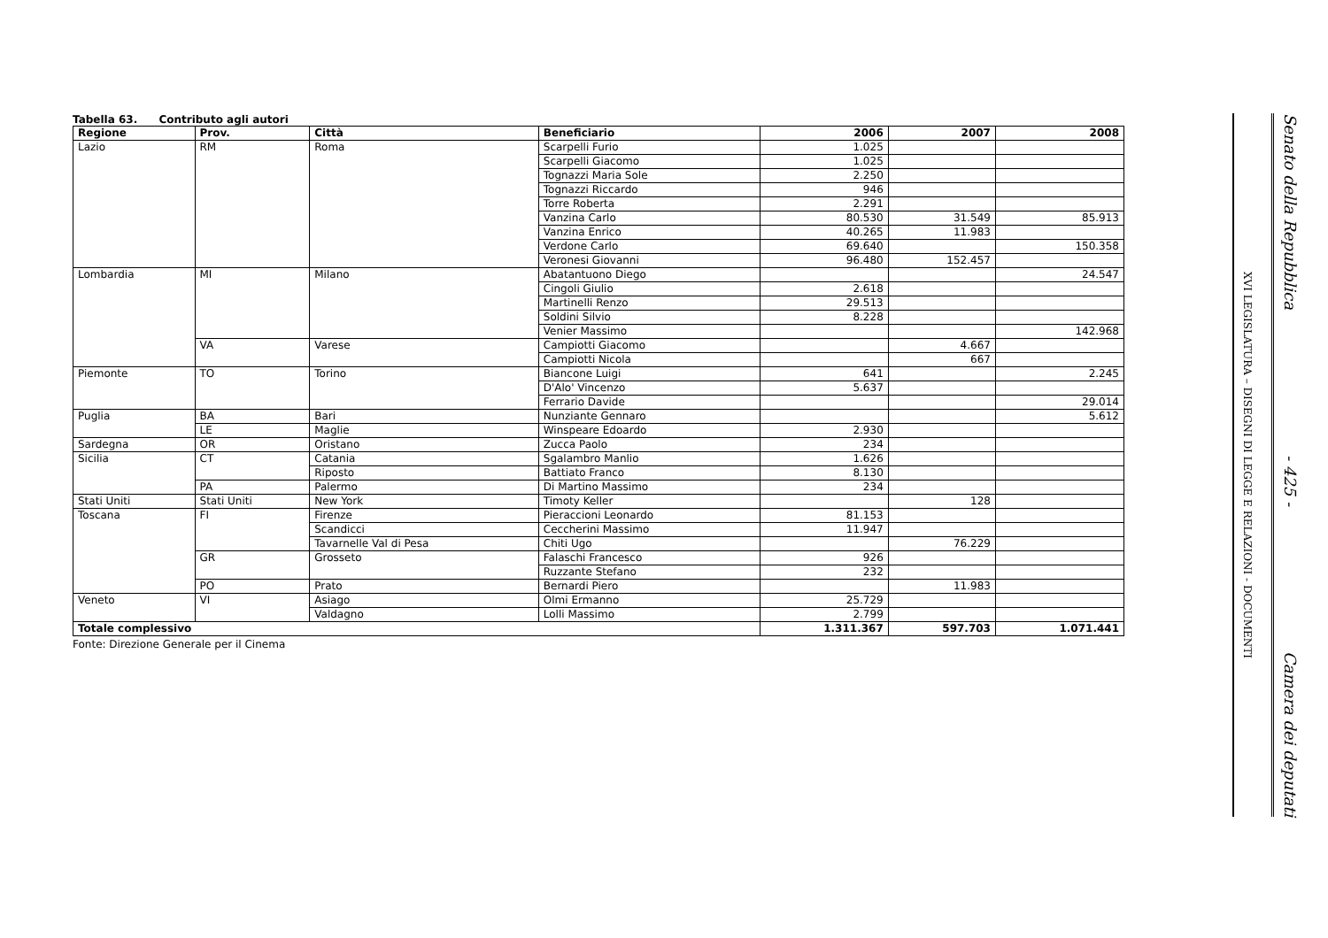Tabella 63. Contributo agli autori
| Regione | Prov. | Città | Beneficiario | 2006 | 2007 | 2008 |
| --- | --- | --- | --- | --- | --- | --- |
| Lazio | RM | Roma | Scarpelli Furio | 1.025 | | |
| | | | Scarpelli Giacomo | 1.025 | | |
| | | | Tognazzi Maria Sole | 2.250 | | |
| | | | Tognazzi Riccardo | 946 | | |
| | | | Torre Roberta | 2.291 | | |
| | | | Vanzina Carlo | 80.530 | 31.549 | 85.913 |
| | | | Vanzina Enrico | 40.265 | 11.983 | |
| | | | Verdone Carlo | 69.640 | | 150.358 |
| | | | Veronesi Giovanni | 96.480 | 152.457 | |
| Lombardia | MI | Milano | Abatantuono Diego | | | 24.547 |
| | | | Cingoli Giulio | 2.618 | | |
| | | | Martinelli Renzo | 29.513 | | |
| | | | Soldini Silvio | 8.228 | | |
| | | | Venier Massimo | | | 142.968 |
| | VA | Varese | Campiotti Giacomo | | 4.667 | |
| | | | Campiotti Nicola | | 667 | |
| Piemonte | TO | Torino | Biancone Luigi | 641 | | 2.245 |
| | | | D'Alo' Vincenzo | 5.637 | | |
| | | | Ferrario Davide | | | 29.014 |
| Puglia | BA | Bari | Nunziante Gennaro | | | 5.612 |
| | LE | Maglie | Winspeare Edoardo | 2.930 | | |
| Sardegna | OR | Oristano | Zucca Paolo | 234 | | |
| Sicilia | CT | Catania | Sgalambro Manlio | 1.626 | | |
| | | Riposto | Battiato Franco | 8.130 | | |
| | PA | Palermo | Di Martino Massimo | 234 | | |
| Stati Uniti | Stati Uniti | New York | Timoty Keller | | 128 | |
| Toscana | FI | Firenze | Pieraccioni Leonardo | 81.153 | | |
| | | Scandicci | Ceccherini Massimo | 11.947 | | |
| | | Tavarnelle Val di Pesa | Chiti Ugo | | 76.229 | |
| | GR | Grosseto | Falaschi Francesco | 926 | | |
| | | | Ruzzante Stefano | 232 | | |
| | PO | Prato | Bernardi Piero | | 11.983 | |
| Veneto | VI | Asiago | Olmi Ermanno | 25.729 | | |
| | | Valdagno | Lolli Massimo | 2.799 | | |
| Totale complessivo | | | | 1.311.367 | 597.703 | 1.071.441 |
Fonte: Direzione Generale per il Cinema
XVI LEGISLATURA – DISEGNI DI LEGGE E RELAZIONI - DOCUMENTI
Senato della Repubblica - 425 - Camera dei deputati